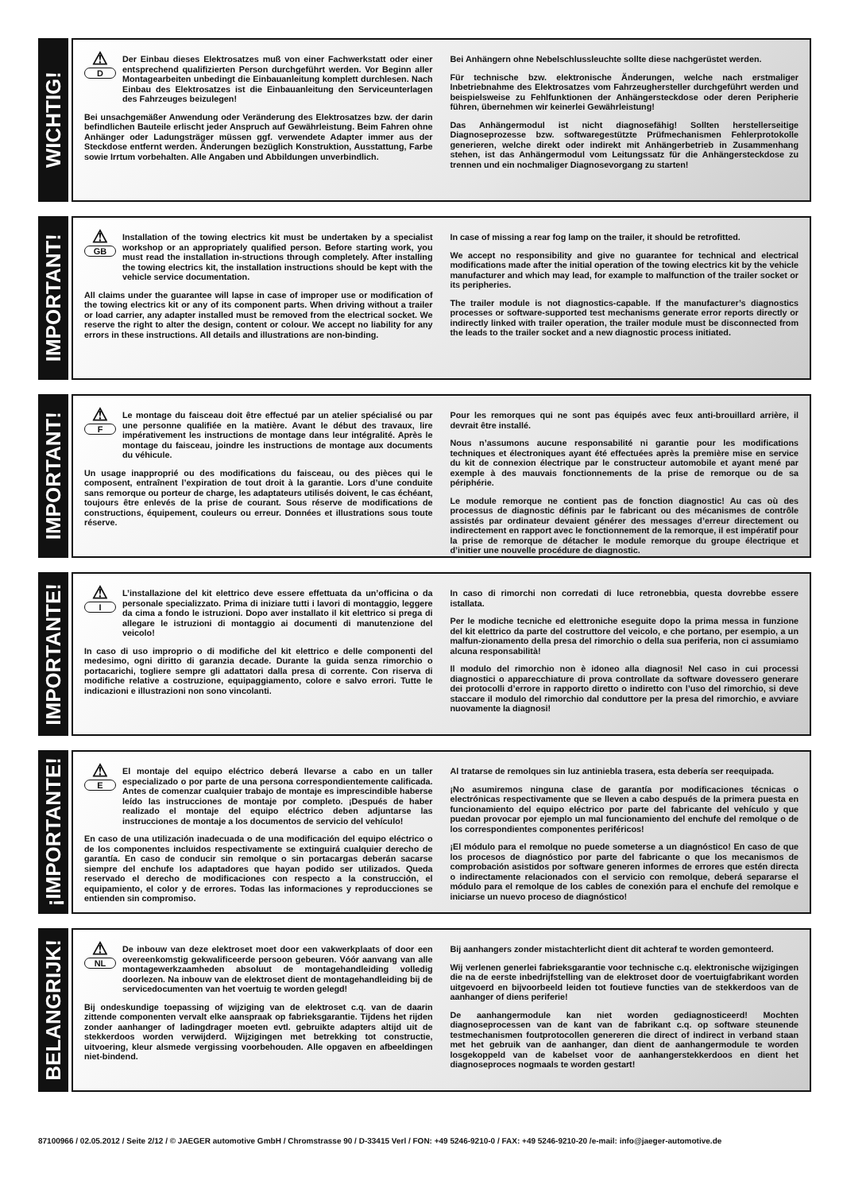WICHTIG!
⚠
D
Der Einbau dieses Elektrosatzes muß von einer Fachwerkstatt oder einer entsprechend qualifizierten Person durchgeführt werden. Vor Beginn aller Montagearbeiten unbedingt die Einbauanleitung komplett durchlesen. Nach Einbau des Elektrosatzes ist die Einbauanleitung den Serviceunterlagen des Fahrzeuges beizulegen!
Bei unsachgemäßer Anwendung oder Veränderung des Elektrosatzes bzw. der darin befindlichen Bauteile erlischt jeder Anspruch auf Gewährleistung. Beim Fahren ohne Anhänger oder Ladungsträger müssen ggf. verwendete Adapter immer aus der Steckdose entfernt werden. Änderungen bezüglich Konstruktion, Ausstattung, Farbe sowie Irrtum vorbehalten. Alle Angaben und Abbildungen unverbindlich.
Bei Anhängern ohne Nebelschlussleuchte sollte diese nachgerüstet werden.
Für technische bzw. elektronische Änderungen, welche nach erstmaliger Inbetriebnahme des Elektrosatzes vom Fahrzeughersteller durchgeführt werden und beispielsweise zu Fehlfunktionen der Anhängersteckdose oder deren Peripherie führen, übernehmen wir keinerlei Gewährleistung!
Das Anhängermodul ist nicht diagnosefähig! Sollten herstellerseitige Diagnoseprozesse bzw. softwaregestützte Prüfmechanismen Fehlerprotokolle generieren, welche direkt oder indirekt mit Anhängerbetrieb in Zusammenhang stehen, ist das Anhängermodul vom Leitungssatz für die Anhängersteckdose zu trennen und ein nochmaliger Diagnosevorgang zu starten!
IMPORTANT!
⚠
GB
Installation of the towing electrics kit must be undertaken by a specialist workshop or an appropriately qualified person. Before starting work, you must read the installation in-structions through completely. After installing the towing electrics kit, the installation instructions should be kept with the vehicle service documentation.
All claims under the guarantee will lapse in case of improper use or modification of the towing electrics kit or any of its component parts. When driving without a trailer or load carrier, any adapter installed must be removed from the electrical socket. We reserve the right to alter the design, content or colour. We accept no liability for any errors in these instructions. All details and illustrations are non-binding.
In case of missing a rear fog lamp on the trailer, it should be retrofitted.
We accept no responsibility and give no guarantee for technical and electrical modifications made after the initial operation of the towing electrics kit by the vehicle manufacturer and which may lead, for example to malfunction of the trailer socket or its peripheries.
The trailer module is not diagnostics-capable. If the manufacturer’s diagnostics processes or software-supported test mechanisms generate error reports directly or indirectly linked with trailer operation, the trailer module must be disconnected from the leads to the trailer socket and a new diagnostic process initiated.
IMPORTANT!
⚠
F
Le montage du faisceau doit être effectué par un atelier spécialisé ou par une personne qualifiée en la matière. Avant le début des travaux, lire impérativement les instructions de montage dans leur intégralité. Après le montage du faisceau, joindre les instructions de montage aux documents du véhicule.
Un usage inapproprié ou des modifications du faisceau, ou des pièces qui le composent, entraînent l’expiration de tout droit à la garantie. Lors d’une conduite sans remorque ou porteur de charge, les adaptateurs utilisés doivent, le cas échéant, toujours être enlevés de la prise de courant. Sous réserve de modifications de constructions, équipement, couleurs ou erreur. Données et illustrations sous toute réserve.
Pour les remorques qui ne sont pas équipés avec feux anti-brouillard arrière, il devrait être installé.
Nous n’assumons aucune responsabilité ni garantie pour les modifications techniques et électroniques ayant été effectuées après la première mise en service du kit de connexion électrique par le constructeur automobile et ayant mené par exemple à des mauvais fonctionnements de la prise de remorque ou de sa périphérie.
Le module remorque ne contient pas de fonction diagnostic! Au cas où des processus de diagnostic définis par le fabricant ou des mécanismes de contrôle assistés par ordinateur devaient générer des messages d’erreur directement ou indirectement en rapport avec le fonctionnement de la remorque, il est impératif pour la prise de remorque de détacher le module remorque du groupe électrique et d’initier une nouvelle procédure de diagnostic.
IMPORTANTE!
⚠
I
L’installazione del kit elettrico deve essere effettuata da un’officina o da personale specializzato. Prima di iniziare tutti i lavori di montaggio, leggere da cima a fondo le istruzioni. Dopo aver installato il kit elettrico si prega di allegare le istruzioni di montaggio ai documenti di manutenzione del veicolo!
In caso di uso improprio o di modifiche del kit elettrico e delle componenti del medesimo, ogni diritto di garanzia decade. Durante la guida senza rimorchio o portacarichi, togliere sempre gli adattatori dalla presa di corrente. Con riserva di modifiche relative a costruzione, equipaggiamento, colore e salvo errori. Tutte le indicazioni e illustrazioni non sono vincolanti.
In caso di rimorchi non corredati di luce retronebbia, questa dovrebbe essere istallata.
Per le modiche tecniche ed elettroniche eseguite dopo la prima messa in funzione del kit elettrico da parte del costruttore del veicolo, e che portano, per esempio, a un malfun-zionamento della presa del rimorchio o della sua periferia, non ci assumiamo alcuna responsabilità!
Il modulo del rimorchio non è idoneo alla diagnosi! Nel caso in cui processi diagnostici o apparecchiature di prova controllate da software dovessero generare dei protocolli d’errore in rapporto diretto o indiretto con l’uso del rimorchio, si deve staccare il modulo del rimorchio dal conduttore per la presa del rimorchio, e avviare nuovamente la diagnosi!
¡IMPORTANTE!
⚠
E
El montaje del equipo eléctrico deberá llevarse a cabo en un taller especializado o por parte de una persona correspondientemente calificada. Antes de comenzar cualquier trabajo de montaje es imprescindible haberse leído las instrucciones de montaje por completo. ¡Después de haber realizado el montaje del equipo eléctrico deben adjuntarse las instrucciones de montaje a los documentos de servicio del vehículo!
En caso de una utilización inadecuada o de una modificación del equipo eléctrico o de los componentes incluidos respectivamente se extinguirá cualquier derecho de garantía. En caso de conducir sin remolque o sin portacargas deberán sacarse siempre del enchufe los adaptadores que hayan podido ser utilizados. Queda reservado el derecho de modificaciones con respecto a la construcción, el equipamiento, el color y de errores. Todas las informaciones y reproducciones se entienden sin compromiso.
Al tratarse de remolques sin luz antiniebla trasera, esta debería ser reequipada.
¡No asumiremos ninguna clase de garantía por modificaciones técnicas o electrónicas respectivamente que se lleven a cabo después de la primera puesta en funcionamiento del equipo eléctrico por parte del fabricante del vehículo y que puedan provocar por ejemplo un mal funcionamiento del enchufe del remolque o de los correspondientes componentes periféricos!
¡El módulo para el remolque no puede someterse a un diagnóstico! En caso de que los procesos de diagnóstico por parte del fabricante o que los mecanismos de comprobación asistidos por software generen informes de errores que estén directa o indirectamente relacionados con el servicio con remolque, deberá separarse el módulo para el remolque de los cables de conexión para el enchufe del remolque e iniciarse un nuevo proceso de diagnóstico!
BELANGRIJK!
⚠
NL
De inbouw van deze elektroset moet door een vakwerkplaats of door een overeenkomstig gekwalificeerde persoon gebeuren. Vóór aanvang van alle montagewerkzaamheden absoluut de montagehandleiding volledig doorlezen. Na inbouw van de elektroset dient de montagehandleiding bij de servicedocumenten van het voertuig te worden gelegd!
Bij ondeskundige toepassing of wijziging van de elektroset c.q. van de daarin zittende componenten vervalt elke aanspraak op fabrieksgarantie. Tijdens het rijden zonder aanhanger of ladingdrager moeten evtl. gebruikte adapters altijd uit de stekkerdoos worden verwijderd. Wijzigingen met betrekking tot constructie, uitvoering, kleur alsmede vergissing voorbehouden. Alle opgaven en afbeeldingen niet-bindend.
Bij aanhangers zonder mistachterlicht dient dit achteraf te worden gemonteerd.
Wij verlenen generlei fabrieksgarantie voor technische c.q. elektronische wijzigingen die na de eerste inbedrijfstelling van de elektroset door de voertuigfabrikant worden uitgevoerd en bijvoorbeeld leiden tot foutieve functies van de stekkerdoos van de aanhanger of diens periferie!
De aanhangermodule kan niet worden gediagnosticeerd! Mochten diagnoseprocessen van de kant van de fabrikant c.q. op software steunende testmechanismen foutprotocollen genereren die direct of indirect in verband staan met het gebruik van de aanhanger, dan dient de aanhangermodule te worden losgekoppeld van de kabelset voor de aanhangerstekkerdoos en dient het diagnoseproces nogmaals te worden gestart!
87100966 / 02.05.2012 / Seite 2/12 / © JAEGER automotive GmbH / Chromstrasse 90 / D-33415 Verl / FON: +49 5246-9210-0 / FAX: +49 5246-9210-20 /e-mail: info@jaeger-automotive.de